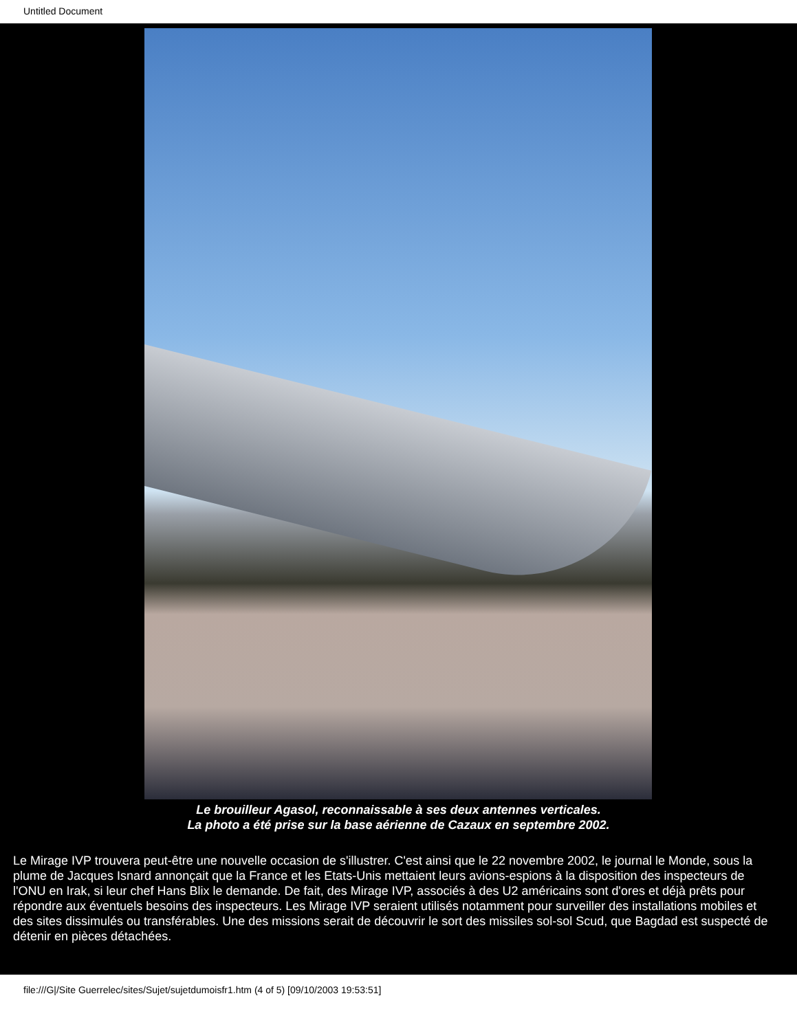Untitled Document
Le brouilleur Agasol, reconnaissable à ses deux antennes verticales.
La photo a été prise sur la base aérienne de Cazaux en septembre 2002.
Le Mirage IVP trouvera peut-être une nouvelle occasion de s'illustrer. C'est ainsi que le 22 novembre 2002, le journal le Monde, sous la plume de Jacques Isnard annonçait que la France et les Etats-Unis mettaient leurs avions-espions à la disposition des inspecteurs de l'ONU en Irak, si leur chef Hans Blix le demande. De fait, des Mirage IVP, associés à des U2 américains sont d'ores et déjà prêts pour répondre aux éventuels besoins des inspecteurs. Les Mirage IVP seraient utilisés notamment pour surveiller des installations mobiles et des sites dissimulés ou transférables. Une des missions serait de découvrir le sort des missiles sol-sol Scud, que Bagdad est suspecté de détenir en pièces détachées.
file:///G|/Site Guerrelec/sites/Sujet/sujetdumoisfr1.htm (4 of 5) [09/10/2003 19:53:51]